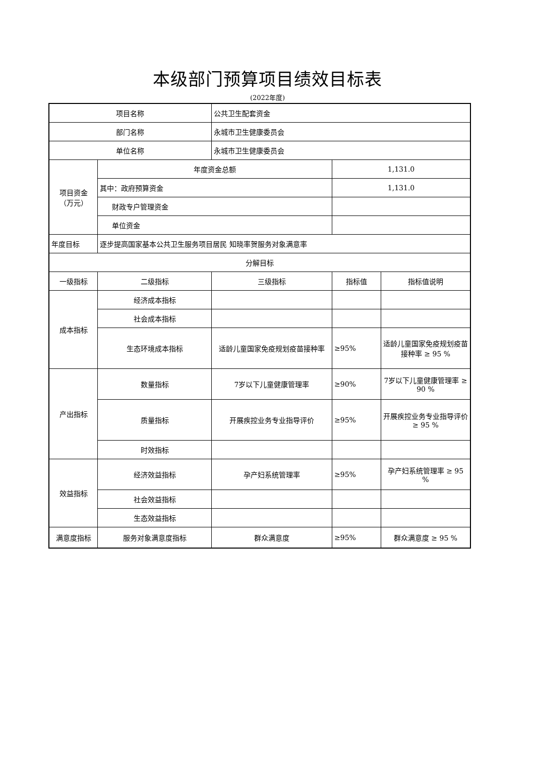本级部门预算项目绩效目标表
(2022年度)
| 项目名称 | | 公共卫生配套资金 | | |
| 部门名称 | | 永城市卫生健康委员会 | | |
| 单位名称 | | 永城市卫生健康委员会 | | |
| 项目资金 （万元） | 年度资金总额 | | 1,131.0 | |
| | 其中：政府预算资金 | | 1,131.0 | |
| | 财政专户管理资金 | | | |
| | 单位资金 | | | |
| 年度目标 | 逐步提高国家基本公共卫生服务项目居民 知晓率贺服务对象满意率 | | | |
| 分解目标 | | | | |
| 一级指标 | 二级指标 | 三级指标 | 指标值 | 指标值说明 |
| 成本指标 | 经济成本指标 | | | |
| | 社会成本指标 | | | |
| | 生态环境成本指标 | 适龄儿童国家免疫规划疫苗接种率 | ≥95% | 适龄儿童国家免疫规划疫苗接种率 ≥ 95 % |
| 产出指标 | 数量指标 | 7岁以下儿童健康管理率 | ≥90% | 7岁以下儿童健康管理率 ≥ 90 % |
| | 质量指标 | 开展疾控业务专业指导评价 | ≥95% | 开展疾控业务专业指导评价 ≥ 95 % |
| | 时效指标 | | | |
| 效益指标 | 经济效益指标 | 孕产妇系统管理率 | ≥95% | 孕产妇系统管理率 ≥ 95 % |
| | 社会效益指标 | | | |
| | 生态效益指标 | | | |
| 满意度指标 | 服务对象满意度指标 | 群众满意度 | ≥95% | 群众满意度 ≥ 95 % |